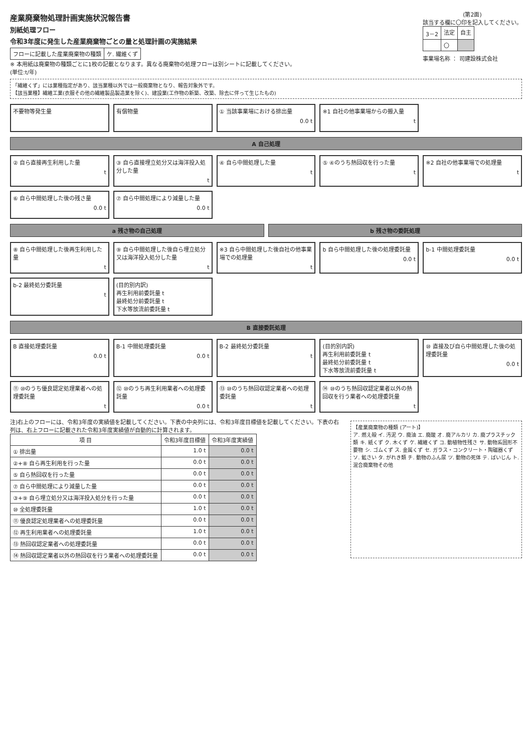産業廃棄物処理計画実施状況報告書
別紙処理フロー
令和3年度に発生した産業廃棄物ごとの量と処理計画の実施結果
| フローに記載した産業廃棄物の種類 | ケ. 繊維くず |
※ 本用紙は廃棄物の種類ごとに1枚の記載となります。異なる廃棄物の処理フローは別シートに記載してください。
(単位:t/年)
(第2面)
該当する欄に〇印を記入してください。
| 3－2 | 法定 | 自主 |
| | 〇 | |
事業場名称 ： 司建設株式会社
「繊維くず」には業種指定があり、該当業種以外では一般廃棄物となり、報告対象外です。
【該当業種】繊維工業(衣服その他の繊維製品製造業を除く)、建設業(工作物の新築、改築、除去に伴って生じたもの)
不要物等発生量
有償物量
① 当該事業場における排出量
0.0 t
※1 自社の他事業場からの搬入量
t
A 自己処理
② 自ら直接再生利用した量
t
③ 自ら直接埋立処分又は海洋投入処分した量
t
④ 自ら中間処理した量
t
⑤ ④のうち熱回収を行った量
t
※2 自社の他事業場での処理量
t
⑥ 自ら中間処理した後の残さ量
0.0 t
⑦ 自ら中間処理により減量した量
0.0 t
a 残さ物の自己処理
b 残さ物の委託処理
⑧ 自ら中間処理した後再生利用した量
t
⑨ 自ら中間処理した後自ら埋立処分又は海洋投入処分した量
t
※3 自ら中間処理した後自社の他事業場での処理量
t
b 自ら中間処理した後の処理委託量
0.0 t
b-1 中間処理委託量
0.0 t
b-2 最終処分委託量
t
(目的別内訳)
再生利用前委託量 t
最終処分前委託量 t
下水等放流前委託量 t
B 直接委託処理
B 直接処理委託量
0.0 t
B-1 中間処理委託量
0.0 t
B-2 最終処分委託量
t
(目的別内訳)
再生利用前委託量 t
最終処分前委託量 t
下水等放流前委託量 t
⑩ 直接及び自ら中間処理した後の処理委託量
0.0 t
⑪ ⑩のうち優良認定処理業者への処理委託量
t
⑫ ⑩のうち再生利用業者への処理委託量
0.0 t
⑬ ⑩のうち熱回収認定業者への処理委託量
t
⑭ ⑩のうち熱回収認定業者以外の熱回収を行う業者への処理委託量
t
注)右上のフローには、令和3年度の実績値を記載してください。下表の中央列には、令和3年度目標値を記載してください。下表の右列は、右上フローに記載された令和3年度実績値が自動的に計算されます。
| 項 目 | 令和3年度目標値 | 令和3年度実績値 |
| --- | --- | --- |
| ① 排出量 | 1.0 t | 0.0 t |
| ②+⑧ 自ら再生利用を行った量 | 0.0 t | 0.0 t |
| ⑤ 自ら熱回収を行った量 | 0.0 t | 0.0 t |
| ⑦ 自ら中間処理により減量した量 | 0.0 t | 0.0 t |
| ③+⑨ 自ら埋立処分又は海洋投入処分を行った量 | 0.0 t | 0.0 t |
| ⑩ 全処理委託量 | 1.0 t | 0.0 t |
| ⑪ 優良認定処理業者への処理委託量 | 0.0 t | 0.0 t |
| ⑫ 再生利用業者への処理委託量 | 1.0 t | 0.0 t |
| ⑬ 熱回収認定業者への処理委託量 | 0.0 t | 0.0 t |
| ⑭ 熱回収認定業者以外の熱回収を行う業者への処理委託量 | 0.0 t | 0.0 t |
【産業廃棄物の種類 (アート)】
ア. 燃え殻 イ. 汚泥 ウ. 廃油 エ. 廃酸 オ. 廃アルカリ カ. 廃プラスチック類 キ. 紙くず ク. 木くず ケ. 繊維くず コ. 動植物性残さ サ. 動物系固形不要物 シ. ゴムくず ス. 金属くず セ. ガラス・コンクリート・陶磁器くず ソ. 鉱さい タ. がれき類 チ. 動物のふん尿 ツ. 動物の死体 テ. ばいじん ト. 混合廃棄物その他